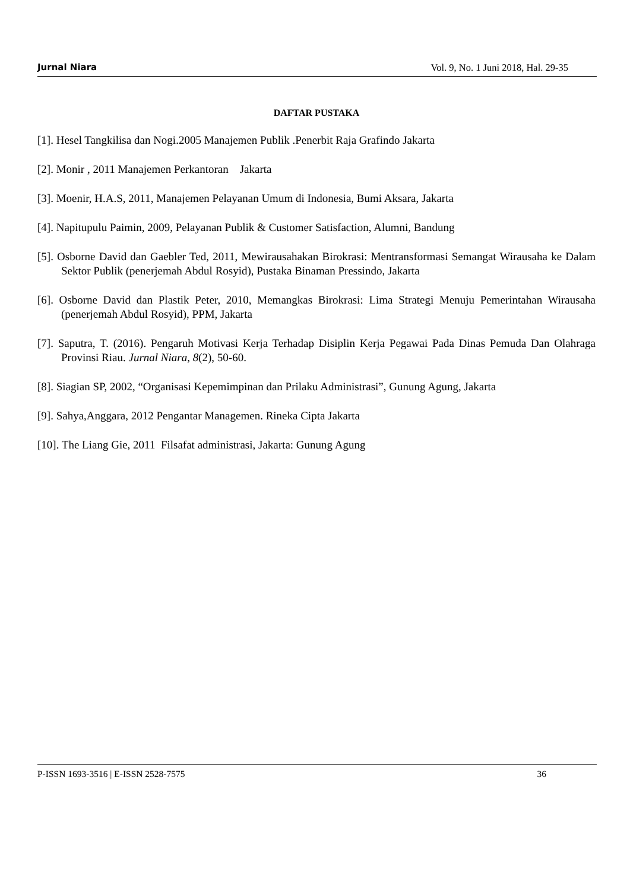Jurnal Niara Vol. 9, No. 1 Juni 2018, Hal. 29-35
DAFTAR PUSTAKA
[1]. Hesel Tangkilisa dan Nogi.2005 Manajemen Publik .Penerbit Raja Grafindo Jakarta
[2]. Monir , 2011 Manajemen Perkantoran Jakarta
[3]. Moenir, H.A.S, 2011, Manajemen Pelayanan Umum di Indonesia, Bumi Aksara, Jakarta
[4]. Napitupulu Paimin, 2009, Pelayanan Publik & Customer Satisfaction, Alumni, Bandung
[5]. Osborne David dan Gaebler Ted, 2011, Mewirausahakan Birokrasi: Mentransformasi Semangat Wirausaha ke Dalam Sektor Publik (penerjemah Abdul Rosyid), Pustaka Binaman Pressindo, Jakarta
[6]. Osborne David dan Plastik Peter, 2010, Memangkas Birokrasi: Lima Strategi Menuju Pemerintahan Wirausaha (penerjemah Abdul Rosyid), PPM, Jakarta
[7]. Saputra, T. (2016). Pengaruh Motivasi Kerja Terhadap Disiplin Kerja Pegawai Pada Dinas Pemuda Dan Olahraga Provinsi Riau. Jurnal Niara, 8(2), 50-60.
[8]. Siagian SP, 2002, “Organisasi Kepemimpinan dan Prilaku Administrasi”, Gunung Agung, Jakarta
[9]. Sahya,Anggara, 2012 Pengantar Managemen. Rineka Cipta Jakarta
[10]. The Liang Gie, 2011 Filsafat administrasi, Jakarta: Gunung Agung
P-ISSN 1693-3516 | E-ISSN 2528-7575 36